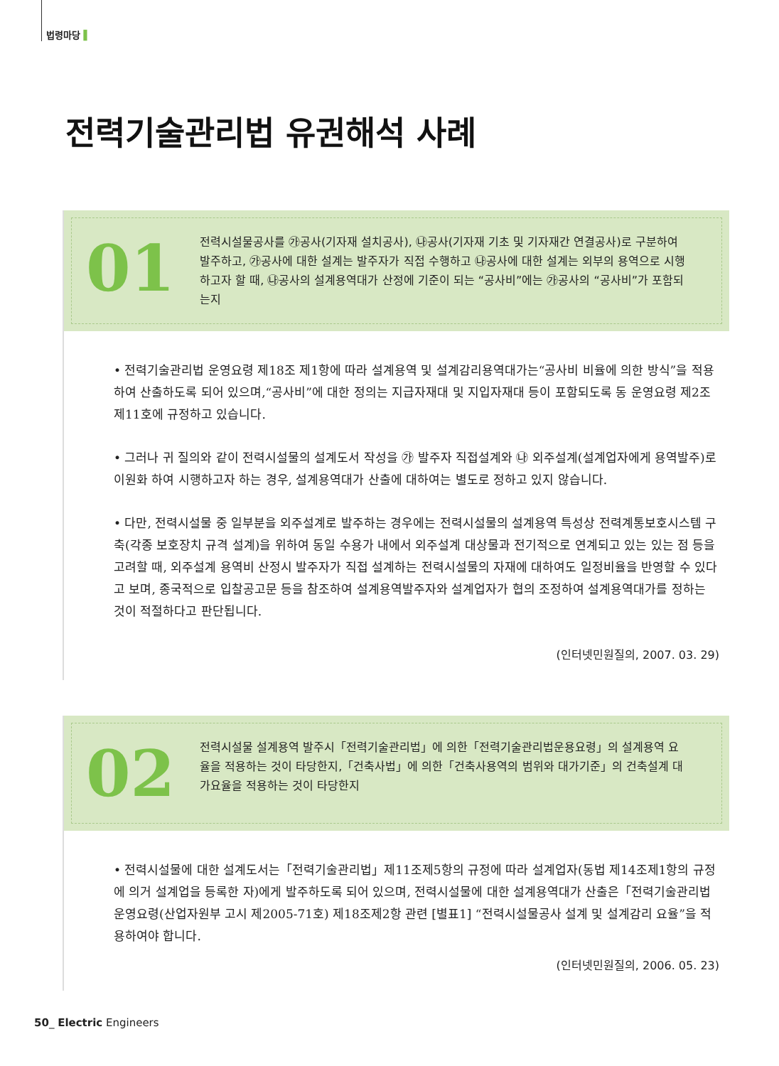법령마당 ▌
전력기술관리법 유권해석 사례
01
전력시설물공사를 ㉮공사(기자재 설치공사), ㉯공사(기자재 기초 및 기자재간 연결공사)로 구분하여 발주하고, ㉮공사에 대한 설계는 발주자가 직접 수행하고 ㉯공사에 대한 설계는 외부의 용역으로 시행하고자 할 때, ㉯공사의 설계용역대가 산정에 기준이 되는 “공사비”에는 ㉮공사의 “공사비”가 포함되는지
• 전력기술관리법 운영요령 제18조 제1항에 따라 설계용역 및 설계감리용역대가는“공사비 비율에 의한 방식”을 적용하여 산출하도록 되어 있으며,“공사비”에 대한 정의는 지급자재대 및 지입자재대 등이 포함되도록 동 운영요령 제2조 제11호에 규정하고 있습니다.
• 그러나 귀 질의와 같이 전력시설물의 설계도서 작성을 ㉮ 발주자 직접설계와 ㉯ 외주설계(설계업자에게 용역발주)로 이원화 하여 시행하고자 하는 경우, 설계용역대가 산출에 대하여는 별도로 정하고 있지 않습니다.
• 다만, 전력시설물 중 일부분을 외주설계로 발주하는 경우에는 전력시설물의 설계용역 특성상 전력계통보호시스템 구축(각종 보호장치 규격 설계)을 위하여 동일 수용가 내에서 외주설계 대상물과 전기적으로 연계되고 있는 있는 점 등을 고려할 때, 외주설계 용역비 산정시 발주자가 직접 설계하는 전력시설물의 자재에 대하여도 일정비율을 반영할 수 있다고 보며, 종국적으로 입찰공고문 등을 참조하여 설계용역발주자와 설계업자가 협의 조정하여 설계용역대가를 정하는 것이 적절하다고 판단됩니다.
(인터넷민원질의, 2007. 03. 29)
02
전력시설물 설계용역 발주시「전력기술관리법」에 의한「전력기술관리법운용요령」의 설계용역 요율을 적용하는 것이 타당한지,「건축사법」에 의한「건축사용역의 범위와 대가기준」의 건축설계 대가요율을 적용하는 것이 타당한지
• 전력시설물에 대한 설계도서는「전력기술관리법」제11조제5항의 규정에 따라 설계업자(동법 제14조제1항의 규정에 의거 설계업을 등록한 자)에게 발주하도록 되어 있으며, 전력시설물에 대한 설계용역대가 산출은「전력기술관리법운영요령(산업자원부 고시 제2005-71호) 제18조제2항 관련 [별표1] “전력시설물공사 설계 및 설계감리 요율”을 적용하여야 합니다.
(인터넷민원질의, 2006. 05. 23)
50_ Electric Engineers